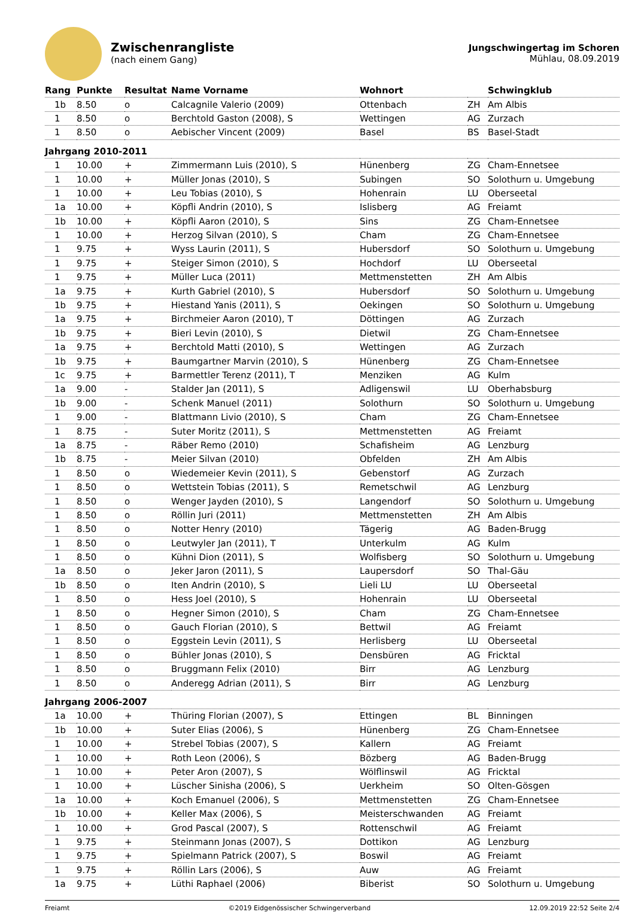Zwischenrangliste
(nach einem Gang)
Jungschwingertag im Schoren
Mühlau, 08.09.2019
| Rang | Punkte | Resultat | Name Vorname | Wohnort | | Schwingklub |
| --- | --- | --- | --- | --- | --- | --- |
| 1b | 8.50 | o | Calcagnile Valerio (2009) | Ottenbach | ZH | Am Albis |
| 1 | 8.50 | o | Berchtold Gaston (2008), S | Wettingen | AG | Zurzach |
| 1 | 8.50 | o | Aebischer Vincent (2009) | Basel | BS | Basel-Stadt |
| Jahrgang 2010-2011 | | | | | | |
| 1 | 10.00 | + | Zimmermann Luis (2010), S | Hünenberg | ZG | Cham-Ennetsee |
| 1 | 10.00 | + | Müller Jonas (2010), S | Subingen | SO | Solothurn u. Umgebung |
| 1 | 10.00 | + | Leu Tobias (2010), S | Hohenrain | LU | Oberseetal |
| 1a | 10.00 | + | Köpfli Andrin (2010), S | Islisberg | AG | Freiamt |
| 1b | 10.00 | + | Köpfli Aaron (2010), S | Sins | ZG | Cham-Ennetsee |
| 1 | 10.00 | + | Herzog Silvan (2010), S | Cham | ZG | Cham-Ennetsee |
| 1 | 9.75 | + | Wyss Laurin (2011), S | Hubersdorf | SO | Solothurn u. Umgebung |
| 1 | 9.75 | + | Steiger Simon (2010), S | Hochdorf | LU | Oberseetal |
| 1 | 9.75 | + | Müller Luca (2011) | Mettmenstetten | ZH | Am Albis |
| 1a | 9.75 | + | Kurth Gabriel (2010), S | Hubersdorf | SO | Solothurn u. Umgebung |
| 1b | 9.75 | + | Hiestand Yanis (2011), S | Oekingen | SO | Solothurn u. Umgebung |
| 1a | 9.75 | + | Birchmeier Aaron (2010), T | Döttingen | AG | Zurzach |
| 1b | 9.75 | + | Bieri Levin (2010), S | Dietwil | ZG | Cham-Ennetsee |
| 1a | 9.75 | + | Berchtold Matti (2010), S | Wettingen | AG | Zurzach |
| 1b | 9.75 | + | Baumgartner Marvin (2010), S | Hünenberg | ZG | Cham-Ennetsee |
| 1c | 9.75 | + | Barmettler Terenz (2011), T | Menziken | AG | Kulm |
| 1a | 9.00 | - | Stalder Jan (2011), S | Adligenswil | LU | Oberhabsburg |
| 1b | 9.00 | - | Schenk Manuel (2011) | Solothurn | SO | Solothurn u. Umgebung |
| 1 | 9.00 | - | Blattmann Livio (2010), S | Cham | ZG | Cham-Ennetsee |
| 1 | 8.75 | - | Suter Moritz (2011), S | Mettmenstetten | AG | Freiamt |
| 1a | 8.75 | - | Räber Remo (2010) | Schafisheim | AG | Lenzburg |
| 1b | 8.75 | - | Meier Silvan (2010) | Obfelden | ZH | Am Albis |
| 1 | 8.50 | o | Wiedemeier Kevin (2011), S | Gebenstorf | AG | Zurzach |
| 1 | 8.50 | o | Wettstein Tobias (2011), S | Remetschwil | AG | Lenzburg |
| 1 | 8.50 | o | Wenger Jayden (2010), S | Langendorf | SO | Solothurn u. Umgebung |
| 1 | 8.50 | o | Röllin Juri (2011) | Mettmenstetten | ZH | Am Albis |
| 1 | 8.50 | o | Notter Henry (2010) | Tägerig | AG | Baden-Brugg |
| 1 | 8.50 | o | Leutwyler Jan (2011), T | Unterkulm | AG | Kulm |
| 1 | 8.50 | o | Kühni Dion (2011), S | Wolfisberg | SO | Solothurn u. Umgebung |
| 1a | 8.50 | o | Jeker Jaron (2011), S | Laupersdorf | SO | Thal-Gäu |
| 1b | 8.50 | o | Iten Andrin (2010), S | Lieli LU | LU | Oberseetal |
| 1 | 8.50 | o | Hess Joel (2010), S | Hohenrain | LU | Oberseetal |
| 1 | 8.50 | o | Hegner Simon (2010), S | Cham | ZG | Cham-Ennetsee |
| 1 | 8.50 | o | Gauch Florian (2010), S | Bettwil | AG | Freiamt |
| 1 | 8.50 | o | Eggstein Levin (2011), S | Herlisberg | LU | Oberseetal |
| 1 | 8.50 | o | Bühler Jonas (2010), S | Densbüren | AG | Fricktal |
| 1 | 8.50 | o | Bruggmann Felix (2010) | Birr | AG | Lenzburg |
| 1 | 8.50 | o | Anderegg Adrian (2011), S | Birr | AG | Lenzburg |
| Jahrgang 2006-2007 | | | | | | |
| 1a | 10.00 | + | Thüring Florian (2007), S | Ettingen | BL | Binningen |
| 1b | 10.00 | + | Suter Elias (2006), S | Hünenberg | ZG | Cham-Ennetsee |
| 1 | 10.00 | + | Strebel Tobias (2007), S | Kallern | AG | Freiamt |
| 1 | 10.00 | + | Roth Leon (2006), S | Bözberg | AG | Baden-Brugg |
| 1 | 10.00 | + | Peter Aron (2007), S | Wölflinswil | AG | Fricktal |
| 1 | 10.00 | + | Lüscher Sinisha (2006), S | Uerkheim | SO | Olten-Gösgen |
| 1a | 10.00 | + | Koch Emanuel (2006), S | Mettmenstetten | ZG | Cham-Ennetsee |
| 1b | 10.00 | + | Keller Max (2006), S | Meisterschwanden | AG | Freiamt |
| 1 | 10.00 | + | Grod Pascal (2007), S | Rottenschwil | AG | Freiamt |
| 1 | 9.75 | + | Steinmann Jonas (2007), S | Dottikon | AG | Lenzburg |
| 1 | 9.75 | + | Spielmann Patrick (2007), S | Boswil | AG | Freiamt |
| 1 | 9.75 | + | Röllin Lars (2006), S | Auw | AG | Freiamt |
| 1a | 9.75 | + | Lüthi Raphael (2006) | Biberist | SO | Solothurn u. Umgebung |
Freiamt ©2019 Eidgenössischer Schwingerverband 12.09.2019 22:52 Seite 2/4